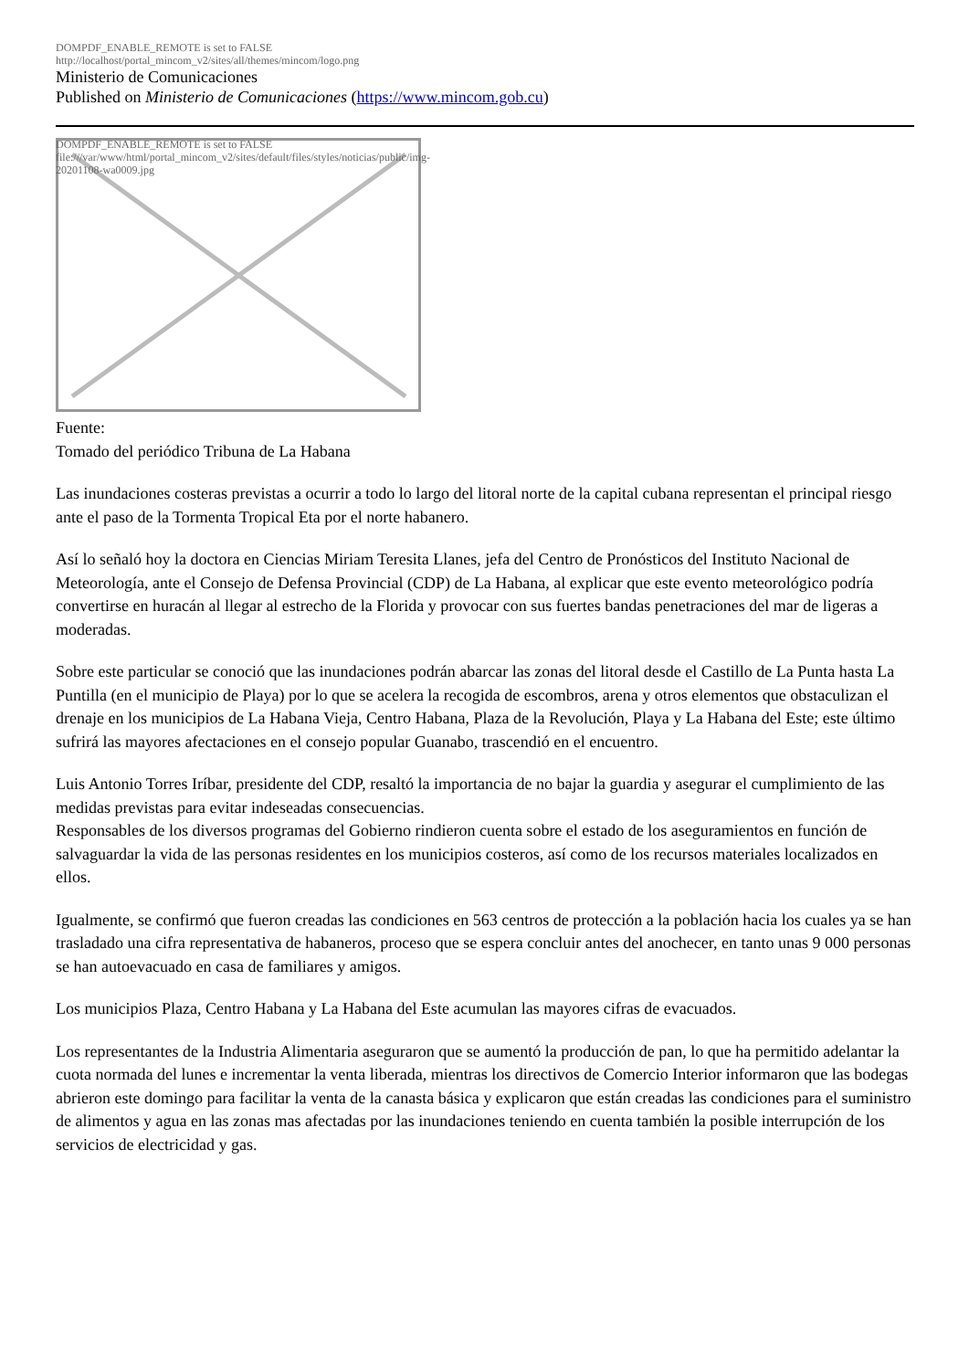DOMPDF_ENABLE_REMOTE is set to FALSE
http://localhost/portal_mincom_v2/sites/all/themes/mincom/logo.png
Ministerio de Comunicaciones
Published on Ministerio de Comunicaciones (https://www.mincom.gob.cu)
DOMPDF_ENABLE_REMOTE is set to FALSE
file:///var/www/html/portal_mincom_v2/sites/default/files/styles/noticias/public/img-20201108-wa0009.jpg
Fuente:
Tomado del periódico Tribuna de La Habana
Las inundaciones costeras previstas a ocurrir a todo lo largo del litoral norte de la capital cubana representan el principal riesgo ante el paso de la Tormenta Tropical Eta por el norte habanero.
Así lo señaló hoy la doctora en Ciencias Miriam Teresita Llanes, jefa del Centro de Pronósticos del Instituto Nacional de Meteorología, ante el Consejo de Defensa Provincial (CDP) de La Habana, al explicar que este evento meteorológico podría convertirse en huracán al llegar al estrecho de la Florida y provocar con sus fuertes bandas penetraciones del mar de ligeras a moderadas.
Sobre este particular se conoció que las inundaciones podrán abarcar las zonas del litoral desde el Castillo de La Punta hasta La Puntilla (en el municipio de Playa) por lo que se acelera la recogida de escombros, arena y otros elementos que obstaculizan el drenaje en los municipios de La Habana Vieja, Centro Habana, Plaza de la Revolución, Playa y La Habana del Este; este último sufrirá las mayores afectaciones en el consejo popular Guanabo, trascendió en el encuentro.
Luis Antonio Torres Iríbar, presidente del CDP, resaltó la importancia de no bajar la guardia y asegurar el cumplimiento de las medidas previstas para evitar indeseadas consecuencias.
Responsables de los diversos programas del Gobierno rindieron cuenta sobre el estado de los aseguramientos en función de salvaguardar la vida de las personas residentes en los municipios costeros, así como de los recursos materiales localizados en ellos.
Igualmente, se confirmó que fueron creadas las condiciones en 563 centros de protección a la población hacia los cuales ya se han trasladado una cifra representativa de habaneros, proceso que se espera concluir antes del anochecer, en tanto unas 9 000 personas se han autoevacuado en casa de familiares y amigos.
Los municipios Plaza, Centro Habana y La Habana del Este acumulan las mayores cifras de evacuados.
Los representantes de la Industria Alimentaria aseguraron que se aumentó la producción de pan, lo que ha permitido adelantar la cuota normada del lunes e incrementar la venta liberada, mientras los directivos de Comercio Interior informaron que las bodegas abrieron este domingo para facilitar la venta de la canasta básica y explicaron que están creadas las condiciones para el suministro de alimentos y agua en las zonas mas afectadas por las inundaciones teniendo en cuenta también la posible interrupción de los servicios de electricidad y gas.